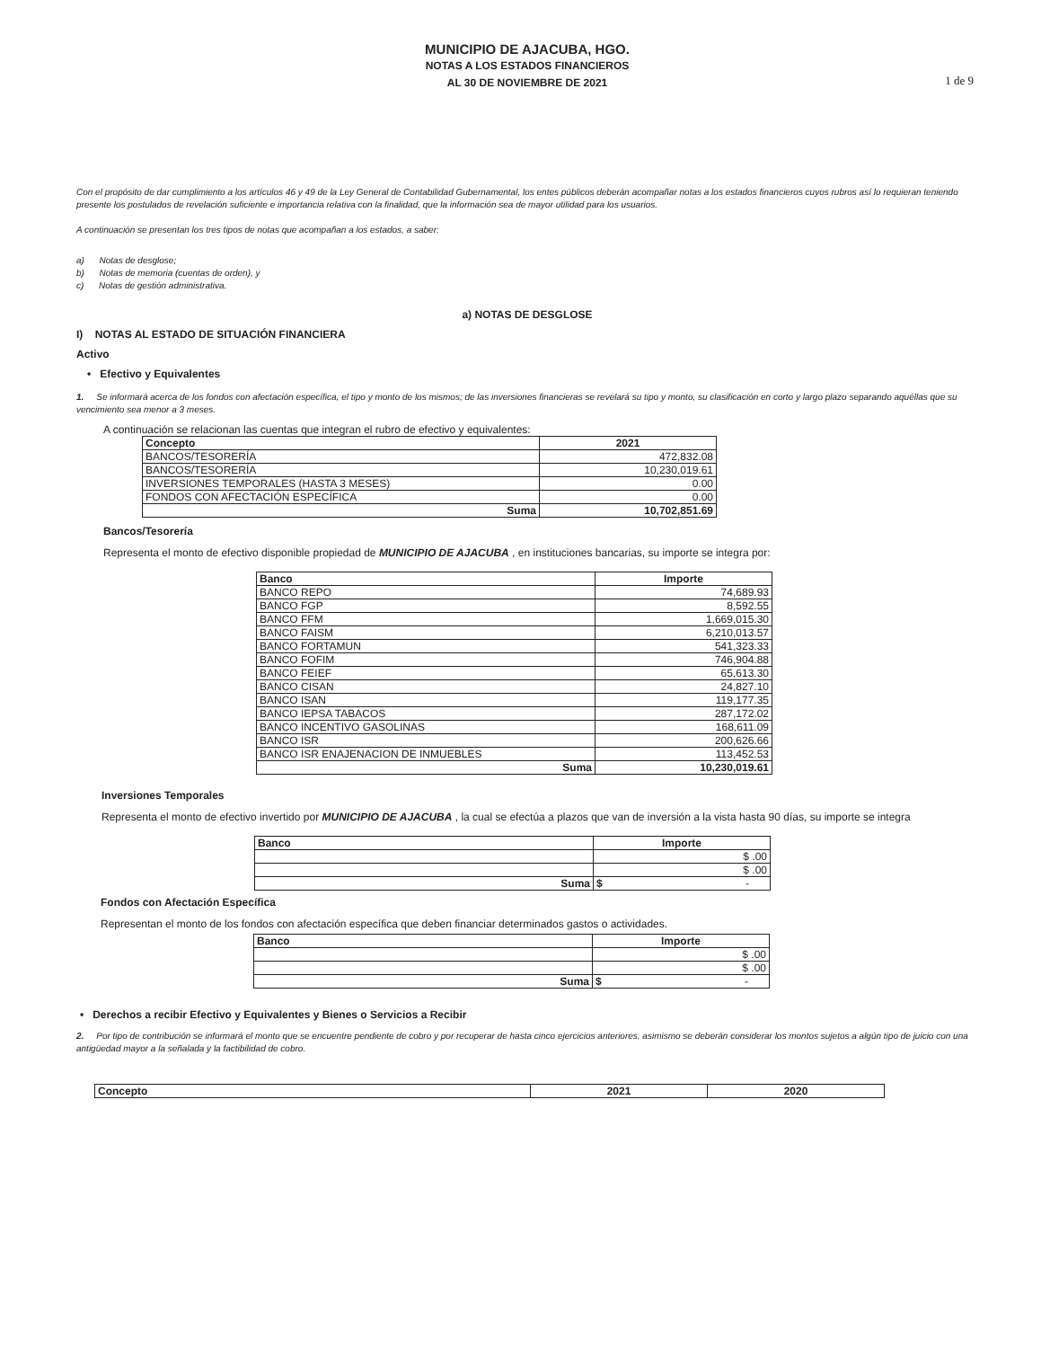MUNICIPIO DE AJACUBA, HGO.
NOTAS A LOS ESTADOS FINANCIEROS
AL 30 DE NOVIEMBRE DE 2021
1 de 9
Con el propósito de dar cumplimiento a los artículos 46 y 49 de la Ley General de Contabilidad Gubernamental, los entes públicos deberán acompañar notas a los estados financieros cuyos rubros así lo requieran teniendo presente los postulados de revelación suficiente e importancia relativa con la finalidad, que la información sea de mayor utilidad para los usuarios.
A continuación se presentan los tres tipos de notas que acompañan a los estados, a saber:
a) Notas de desglose;
b) Notas de memoria (cuentas de orden), y
c) Notas de gestión administrativa.
a) NOTAS DE DESGLOSE
I) NOTAS AL ESTADO DE SITUACIÓN FINANCIERA
Activo
• Efectivo y Equivalentes
1. Se informará acerca de los fondos con afectación específica, el tipo y monto de los mismos; de las inversiones financieras se revelará su tipo y monto, su clasificación en corto y largo plazo separando aquéllas que su vencimiento sea menor a 3 meses.
A continuación se relacionan las cuentas que integran el rubro de efectivo y equivalentes:
| Concepto | 2021 |
| --- | --- |
| BANCOS/TESORERÍA | 472,832.08 |
| BANCOS/TESORERÍA | 10,230,019.61 |
| INVERSIONES TEMPORALES (HASTA 3 MESES) | 0.00 |
| FONDOS CON AFECTACIÓN ESPECÍFICA | 0.00 |
| Suma | 10,702,851.69 |
Bancos/Tesorería
Representa el monto de efectivo disponible propiedad de MUNICIPIO DE AJACUBA , en instituciones bancarias, su importe se integra por:
| Banco | Importe |
| --- | --- |
| BANCO REPO | 74,689.93 |
| BANCO FGP | 8,592.55 |
| BANCO FFM | 1,669,015.30 |
| BANCO FAISM | 6,210,013.57 |
| BANCO FORTAMUN | 541,323.33 |
| BANCO FOFIM | 746,904.88 |
| BANCO FEIEF | 65,613.30 |
| BANCO CISAN | 24,827.10 |
| BANCO ISAN | 119,177.35 |
| BANCO IEPSA TABACOS | 287,172.02 |
| BANCO INCENTIVO GASOLINAS | 168,611.09 |
| BANCO ISR | 200,626.66 |
| BANCO ISR ENAJENACION DE INMUEBLES | 113,452.53 |
| Suma | 10,230,019.61 |
Inversiones Temporales
Representa el monto de efectivo invertido por MUNICIPIO DE AJACUBA , la cual se efectúa a plazos que van de inversión a la vista hasta 90 días, su importe se integra
| Banco | Importe |
| --- | --- |
| | $ .00 |
| | $ .00 |
| Suma | $ - |
Fondos con Afectación Específica
Representan el monto de los fondos con afectación específica que deben financiar determinados gastos o actividades.
| Banco | Importe |
| --- | --- |
| | $ .00 |
| | $ .00 |
| Suma | $ - |
• Derechos a recibir Efectivo y Equivalentes y Bienes o Servicios a Recibir
2. Por tipo de contribución se informará el monto que se encuentre pendiente de cobro y por recuperar de hasta cinco ejercicios anteriores, asimismo se deberán considerar los montos sujetos a algún tipo de juicio con una antigüedad mayor a la señalada y la factibilidad de cobro.
| Concepto | 2021 | 2020 |
| --- | --- | --- |